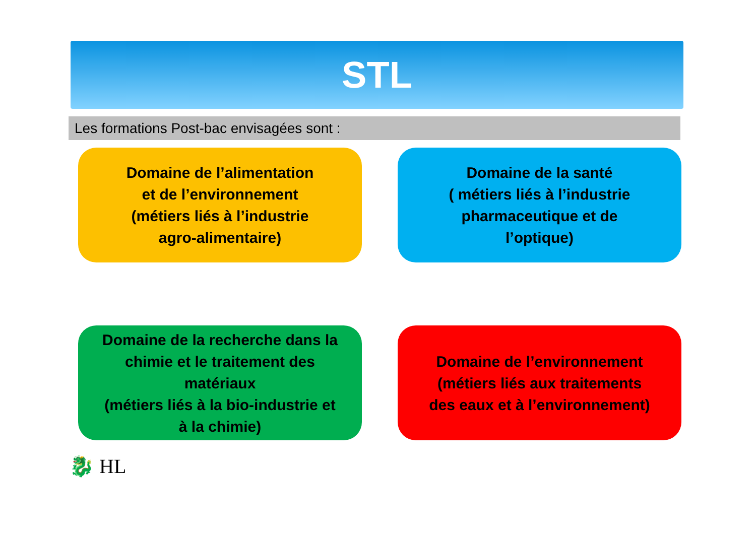STL
Les formations Post-bac envisagées sont :
Domaine de l’alimentation
et de l’environnement
(métiers liés à l’industrie
agro-alimentaire)
Domaine de la santé
( métiers liés à l’industrie
pharmaceutique et de
l’optique)
Domaine de la recherche dans la
chimie et le traitement des
matériaux
(métiers liés à la bio-industrie et
à la chimie)
Domaine de l’environnement
(métiers liés aux traitements
des eaux et à l’environnement)
🐉 HL